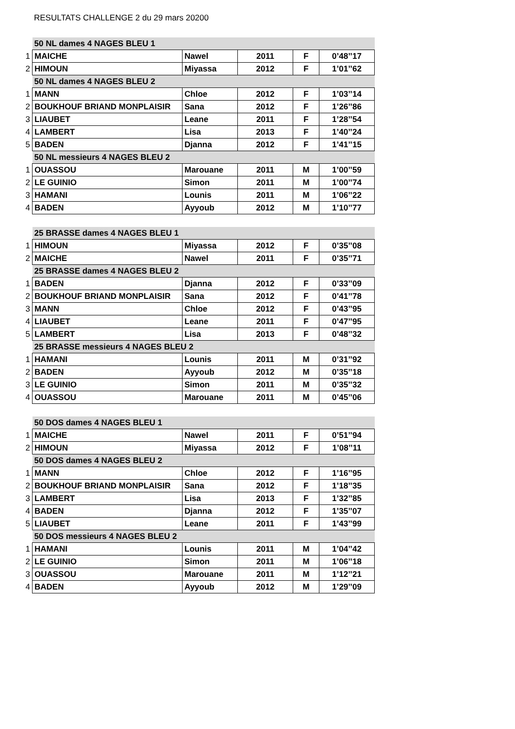RESULTATS CHALLENGE 2 du 29 mars 20200
| | 50 NL dames 4 NAGES BLEU 1 | | | | |
| 1 | MAICHE | Nawel | 2011 | F | 0’48’’17 |
| 2 | HIMOUN | Miyassa | 2012 | F | 1’01’’62 |
| | 50 NL dames 4 NAGES BLEU 2 | | | | |
| 1 | MANN | Chloe | 2012 | F | 1’03’’14 |
| 2 | BOUKHOUF BRIAND MONPLAISIR | Sana | 2012 | F | 1’26’’86 |
| 3 | LIAUBET | Leane | 2011 | F | 1’28’’54 |
| 4 | LAMBERT | Lisa | 2013 | F | 1’40’’24 |
| 5 | BADEN | Djanna | 2012 | F | 1’41’’15 |
| | 50 NL messieurs 4 NAGES BLEU 2 | | | | |
| 1 | OUASSOU | Marouane | 2011 | M | 1’00’’59 |
| 2 | LE GUINIO | Simon | 2011 | M | 1’00’’74 |
| 3 | HAMANI | Lounis | 2011 | M | 1’06’’22 |
| 4 | BADEN | Ayyoub | 2012 | M | 1’10’’77 |
| | 25 BRASSE dames 4 NAGES BLEU 1 | | | | |
| 1 | HIMOUN | Miyassa | 2012 | F | 0’35’’08 |
| 2 | MAICHE | Nawel | 2011 | F | 0’35’’71 |
| | 25 BRASSE dames 4 NAGES BLEU 2 | | | | |
| 1 | BADEN | Djanna | 2012 | F | 0’33’’09 |
| 2 | BOUKHOUF BRIAND MONPLAISIR | Sana | 2012 | F | 0’41’’78 |
| 3 | MANN | Chloe | 2012 | F | 0’43’’95 |
| 4 | LIAUBET | Leane | 2011 | F | 0’47’’95 |
| 5 | LAMBERT | Lisa | 2013 | F | 0’48’’32 |
| | 25 BRASSE messieurs 4 NAGES BLEU 2 | | | | |
| 1 | HAMANI | Lounis | 2011 | M | 0’31’’92 |
| 2 | BADEN | Ayyoub | 2012 | M | 0’35’’18 |
| 3 | LE GUINIO | Simon | 2011 | M | 0’35’’32 |
| 4 | OUASSOU | Marouane | 2011 | M | 0’45’’06 |
| | 50 DOS dames 4 NAGES BLEU 1 | | | | |
| 1 | MAICHE | Nawel | 2011 | F | 0’51’’94 |
| 2 | HIMOUN | Miyassa | 2012 | F | 1’08’’11 |
| | 50 DOS dames 4 NAGES BLEU 2 | | | | |
| 1 | MANN | Chloe | 2012 | F | 1’16’’95 |
| 2 | BOUKHOUF BRIAND MONPLAISIR | Sana | 2012 | F | 1’18’’35 |
| 3 | LAMBERT | Lisa | 2013 | F | 1’32’’85 |
| 4 | BADEN | Djanna | 2012 | F | 1’35’’07 |
| 5 | LIAUBET | Leane | 2011 | F | 1’43’’99 |
| | 50 DOS messieurs 4 NAGES BLEU 2 | | | | |
| 1 | HAMANI | Lounis | 2011 | M | 1’04’’42 |
| 2 | LE GUINIO | Simon | 2011 | M | 1’06’’18 |
| 3 | OUASSOU | Marouane | 2011 | M | 1’12’’21 |
| 4 | BADEN | Ayyoub | 2012 | M | 1’29’’09 |